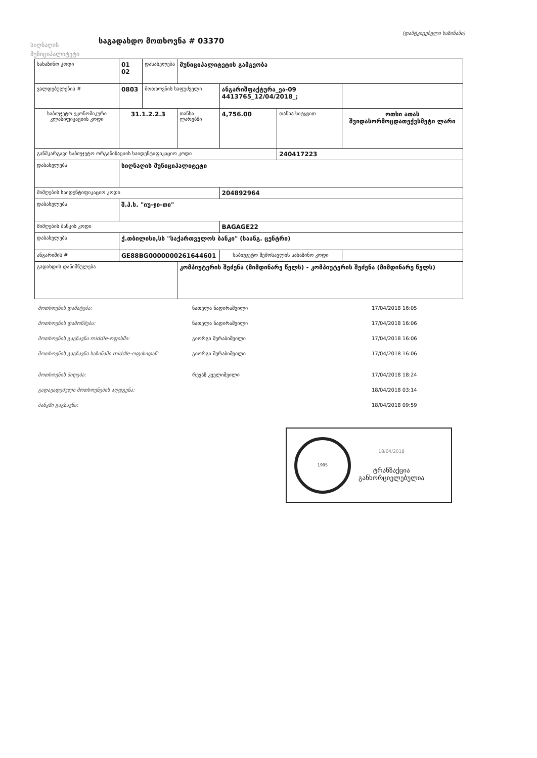სიღნაღის მუნიციპალიტეტი
საგადახდო მოთხოვნა # 03370
(დამტკიცებული ხაზინაში)
| სახაზინო კოდი | 01 02 | დასახელება | მუნიციპალიტეტის გამგეობა | | | | |
| ვალდებულების # | 0803 | მოთხოვნის საფუძველი | | ანგარიშფაქტურა_ეა-09 4413765_12/04/2018_; | | | |
| საბიუჯეტო ეკონომიკური კლასიფიკაციის კოდი | 31.1.2.2.3 | | თანხა ლარებში | 4,756.00 | თანხა სიტყვით | ოთხი ათას შვიდასორმოცდათექვსმეტი ლარი | |
| განმკარგავი საბიუჯეტო ორგანიზაციის საიდენტიფიკაციო კოდი | | | | | 240417223 | | |
| დასახელება | სიღნაღის მუნიციპალიტეტი | | | | | | |
| მიმღების საიდენტიფიკაციო კოდი | | | | 204892964 | | | |
| დასახელება | შ.პ.ს. "იუ-ჯი-თი" | | | | | | |
| მიმღების ბანკის კოდი | | | | BAGAGE22 | | | |
| დასახელება | ქ.თბილისი,სს "საქართველოს ბანკი" (საანგ. ცენტრი) | | | | | | |
| ანგარიშის # | GE88BG0000000261644601 | | | საბიუჯეტო შემოსავლის სახაზინო კოდი | | | |
| გადახდის დანიშნულება | | | კომპიუტერის შეძენა (მიმდინარე წელს) - კომპიუტერის შეძენა (მიმდინარე წელს) | | | | |
მოთხოვნის დამატება: ნათელა ნადირაშვილი 17/04/2018 16:05
მოთხოვნის დამოწმება: ნათელა ნადირაშვილი 17/04/2018 16:06
მოთხოვნის გაგზავნა middle-ოფისში: გიორგი მერაბიშვილი 17/04/2018 16:06
მოთხოვნის გაგზავნა ხაზინაში middle-ოფისიდან: გიორგი მერაბიშვილი 17/04/2018 16:06
მოთხოვნის მიღება: რევაზ კველიშვილი 17/04/2018 18:24
გადავადებული მოთხოვნების აღდგენა: 18/04/2018 03:14
ბანკში გაგზავნა: 18/04/2018 09:59
1995
18/04/2018
ტრანზაქცია
განხორციელებულია